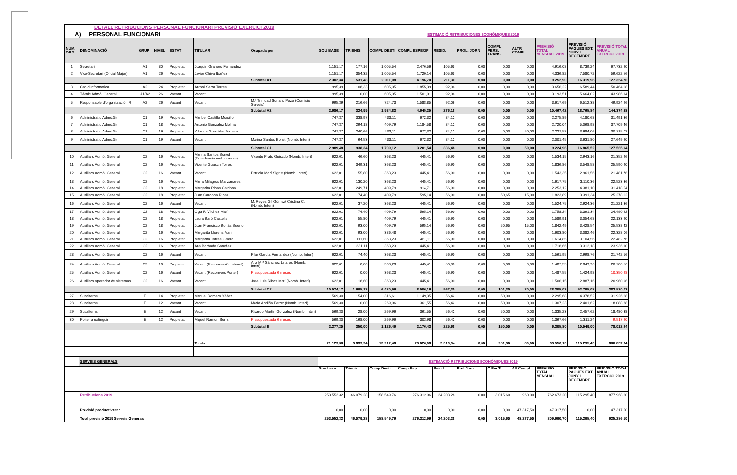| DETALL RETRIBUCIONS PERSONAL FUNCIONARI PREVISIÓ EXERCICI 2019 | | | | | | | | | | | | | | | | | |
| A) PERSONAL FUNCIONARI | | | | | | | ESTIMACIÓ RETRIBUCIONES ECONÒMIQUES 2019 | | | | | | | | | | |
| NUM. ORD | DENOMINACIÓ | GRUP | NIVEL | ESTAT | TITULAR | Ocupada per | SOU BASE | TRIENIS | COMPL DESTI | COMPL ESPECIF | RESID. | PROL. JORN | COMPL PERS. TRANS. | ALTR COMPL | PREVISIÓ TOTAL MENSUAL 2019 | PREVISIÓ PAGUES EXT. JUNY I DECEMBRE | PREVISIÓ TOTAL ANUAL EXERCICI 2019 |
| 1 | Secretari | A1 | 30 | Propietat | Joaquin Granero Fernandez | | 1.151,17 | 177,16 | 1.005,54 | 2.476,56 | 105,65 | 0,00 | 0,00 | 0,00 | 4.916,08 | 8.739,24 | 67.732,20 |
| 2 | Vice-Secretari (Oficial Major) | A1 | 26 | Propietat | Javier Chiva Ibáñez | | 1.151,17 | 354,32 | 1.005,54 | 1.720,14 | 105,65 | 0,00 | 0,00 | 0,00 | 4.336,82 | 7.580,72 | 59.622,56 |
| | | | | | | Subtotal A1 | 2.302,34 | 531,48 | 2.011,08 | 4.196,70 | 211,30 | 0,00 | 0,00 | 0,00 | 9.252,90 | 16.319,96 | 127.354,76 |
| 3 | Cap d'Informàtica | A2 | 24 | Propietat | Antoni Serra Torres | | 995,39 | 108,33 | 605,05 | 1.855,39 | 92,06 | 0,00 | 0,00 | 0,00 | 3.656,22 | 6.589,44 | 50.464,08 |
| 4 | Técnic Admó. General | A1/A2 | 26 | Vacant | Vacant | | 995,39 | 0,00 | 605,05 | 1.501,01 | 92,06 | 0,00 | 0,00 | 0,00 | 3.193,51 | 5.664,02 | 43.986,14 |
| 5 | Responsable d'organització i R | A2 | 26 | Vacant | Vacant | M.ª Trinidad Soriano Pozo (Comisió Serveis) | 995,39 | 216,66 | 724,73 | 1.588,85 | 92,06 | 0,00 | 0,00 | 0,00 | 3.617,69 | 6.512,38 | 49.924,66 |
| | | | | | | Subtotal A2 | 2.986,17 | 324,99 | 1.934,83 | 4.945,25 | 276,18 | 0,00 | 0,00 | 0,00 | 10.467,42 | 18.765,84 | 144.374,88 |
| 6 | Administratiu Admó.Gr | C1 | 19 | Propietat | Maribel Castillo Morcillo | | 747,37 | 338,97 | 433,11 | 672,32 | 84,12 | 0,00 | 0,00 | 0,00 | 2.275,89 | 4.180,68 | 31.491,36 |
| 7 | Administratiu Admó.Gr | C1 | 18 | Propietat | Antonio González Molina | | 747,37 | 294,18 | 409,79 | 1.184,58 | 84,12 | 0,00 | 0,00 | 0,00 | 2.720,04 | 5.068,98 | 37.709,46 |
| 8 | Administratiu Admó.Gr | C1 | 19 | Propietat | Yolanda González Tornero | | 747,37 | 240,66 | 433,11 | 672,32 | 84,12 | 0,00 | 0,00 | 50,00 | 2.227,58 | 3.984,06 | 30.715,02 |
| 9 | Administratiu Admó.Gr | C1 | 19 | Vacant | Vacant | Marina Santos Bonet (Nomb. Interí) | 747,37 | 64,53 | 433,11 | 672,32 | 84,12 | 0,00 | 0,00 | 0,00 | 2.001,45 | 3.631,80 | 27.649,20 |
| | | | | | | Subtotal C1 | 2.989,48 | 938,34 | 1.709,12 | 3.201,54 | 336,48 | 0,00 | 0,00 | 50,00 | 9.224,96 | 16.865,52 | 127.565,04 |
| 10 | Auxiliars Admó. General | C2 | 16 | Propietat | Marina Santos Boned (Excedència amb reserva) | Vicente Prats Guisado (Nomb. Interí) | 622,01 | 46,60 | 363,23 | 445,41 | 56,90 | 0,00 | 0,00 | 0,00 | 1.534,15 | 2.943,16 | 21.352,96 |
| 11 | Auxiliars Admó. General | C2 | 16 | Propietat | Vicente Guasch Torres | | 622,01 | 349,31 | 363,23 | 445,41 | 56,90 | 0,00 | 0,00 | 0,00 | 1.836,86 | 3.548,58 | 25.590,90 |
| 12 | Auxiliars Admó. General | C2 | 16 | Vacant | Vacant | Patricia Marí Sigrist (Nomb. Interí) | 622,01 | 55,80 | 363,23 | 445,41 | 56,90 | 0,00 | 0,00 | 0,00 | 1.543,35 | 2.961,56 | 21.481,76 |
| 13 | Auxiliars Admó. General | C2 | 16 | Propietat | María Milagros Manzanares | | 622,01 | 130,20 | 363,23 | 445,41 | 56,90 | 0,00 | 0,00 | 0,00 | 1.617,75 | 3.110,36 | 22.523,36 |
| 14 | Auxiliars Admó. General | C2 | 18 | Propietat | Margarita Ribas Cardona | | 622,01 | 249,71 | 409,79 | 914,71 | 56,90 | 0,00 | 0,00 | 0,00 | 2.253,12 | 4.381,10 | 31.418,54 |
| 15 | Auxiliars Admó. General | C2 | 18 | Propietat | Juan Cardona Ribas | | 622,01 | 74,40 | 409,79 | 595,14 | 56,90 | 0,00 | 50,65 | 15,00 | 1.823,89 | 3.391,34 | 25.278,02 |
| 16 | Auxiliars Admó. General | C2 | 16 | Vacant | Vacant | M. Reyes Gil Gómez/ Cristina C. (Nomb. Interí) | 622,01 | 37,20 | 363,23 | 445,41 | 56,90 | 0,00 | 0,00 | 0,00 | 1.524,75 | 2.924,36 | 21.221,36 |
| 17 | Auxiliars Admó. General | C2 | 18 | Propietat | Olga P. Vilchez Marí | | 622,01 | 74,40 | 409,79 | 595,14 | 56,90 | 0,00 | 0,00 | 0,00 | 1.758,24 | 3.391,34 | 24.490,22 |
| 18 | Auxiliars Admó. General | C2 | 18 | Propietat | Laura Baró Castells | | 622,01 | 55,80 | 409,79 | 445,41 | 56,90 | 0,00 | 0,00 | 0,00 | 1.589,91 | 3.054,68 | 22.133,60 |
| 19 | Auxiliars Admó. General | C2 | 18 | Propietat | Juan Francisco Borrás Bueno | | 622,01 | 93,00 | 409,79 | 595,14 | 56,90 | 0,00 | 50,65 | 15,00 | 1.842,49 | 3.428,54 | 25.538,42 |
| 20 | Auxiliars Admó. General | C2 | 16 | Propietat | Margarita Llorens Marí | | 622,01 | 93,00 | 386,48 | 445,41 | 56,90 | 0,00 | 0,00 | 0,00 | 1.603,80 | 3.082,46 | 22.328,06 |
| 21 | Auxiliars Admó. General | C2 | 16 | Propietat | Margarita Torres Galera | | 622,01 | 111,60 | 363,23 | 461,11 | 56,90 | 0,00 | 0,00 | 0,00 | 1.614,85 | 3.104,56 | 22.482,76 |
| 22 | Auxiliars Admó. General | C2 | 16 | Propietat | Ana Barbado Sánchez | | 622,01 | 231,11 | 363,23 | 445,41 | 56,90 | 0,00 | 0,00 | 0,00 | 1.718,66 | 3.312,18 | 23.936,10 |
| 23 | Auxiliars Admó. General | C2 | 16 | Vacant | Vacant | Pilar García Fernandez (Nomb. Interí) | 622,01 | 74,40 | 363,23 | 445,41 | 56,90 | 0,00 | 0,00 | 0,00 | 1.561,95 | 2.998,76 | 21.742,16 |
| 24 | Auxiliars Admó. General | C2 | 16 | Propietat | Vacant (Reconversió Laboral) | Ana M.ª Sánchez Linares (Nomb. Interí) | 622,01 | 0,00 | 363,23 | 445,41 | 56,90 | 0,00 | 0,00 | 0,00 | 1.487,55 | 2.849,96 | 20.700,56 |
| 25 | Auxiliars Admó. General | C2 | 16 | Vacant | Vacant (Reconvers Porter) | Presupuestada 6 meses | 622,01 | 0,00 | 363,23 | 445,41 | 56,90 | 0,00 | 0,00 | 0,00 | 1.487,55 | 1.424,98 | 10.350,28 |
| 26 | Auxiliars operador de sistemas | C2 | 16 | Vacant | Vacant | Jose Luis Ribas Marí (Nomb. Interí) | 622,01 | 18,60 | 363,23 | 445,41 | 56,90 | 0,00 | 0,00 | 0,00 | 1.506,15 | 2.887,16 | 20.960,96 |
| | | | | | | Subtotal C2 | 10.574,17 | 1.695,13 | 6.430,96 | 8.506,16 | 967,30 | 0,00 | 101,30 | 30,00 | 28.305,02 | 52.795,08 | 383.530,02 |
| 27 | Subalterns | E | 14 | Propietat | Manuel Romero Yáñez | | 569,30 | 154,00 | 316,61 | 1.149,35 | 56,42 | 0,00 | 50,00 | 0,00 | 2.295,68 | 4.378,52 | 31.926,68 |
| 28 | Subalterns | E | 12 | Vacant | Vacant | María Andiña Ferrer (Nomb. Interí) | 569,30 | 0,00 | 269,96 | 361,55 | 56,42 | 0,00 | 50,00 | 0,00 | 1.307,23 | 2.401,62 | 18.088,38 |
| 29 | Subalterns | E | 12 | Vacant | Vacant | Ricardo Martín González (Nomb. Interí) | 569,30 | 28,00 | 269,96 | 361,55 | 56,42 | 0,00 | 50,00 | 0,00 | 1.335,23 | 2.457,62 | 18.480,38 |
| 30 | Porter a extinguir | E | 12 | Propietat | Miquel Ramon Serra | Presupuestada 6 meses | 569,30 | 168,00 | 269,96 | 303,98 | 56,42 | 0,00 | 0,00 | 0,00 | 1.367,66 | 1.311,24 | 9.517,20 |
| | | | | | | Subtotal E | 2.277,20 | 350,00 | 1.126,49 | 2.176,43 | 225,68 | 0,00 | 150,00 | 0,00 | 6.305,80 | 10.549,00 | 78.012,64 |
| | | | | | Totals | | 21.129,36 | 3.839,94 | 13.212,48 | 23.026,08 | 2.016,94 | 0,00 | 251,30 | 80,00 | 63.556,10 | 115.295,40 | 860.837,34 |
| | SERVEIS GENERALS | | | | | | ESTIMACIÓ RETRIBUCIONS ECONÒMIQUES 2019 | | | | | | | | | | |
| | | | | | | | Sou base | Trienis | Comp.Desti | Comp.Esp | Resid. | Prol.Jorn | C.Per.Tr. | Alt.Compl | PREVISIÓ TOTAL MENSUAL | PREVISIÓ PAGUES EXT. JUNY I DECEMBRE | PREVISIÓ TOTAL ANUAL EXERCICI 2019 |
| | Retribucions 2019 | | | | | | 253.552,32 | 46.079,28 | 158.549,76 | 276.312,96 | 24.203,28 | 0,00 | 3.015,60 | 960,00 | 762.673,20 | 115.295,40 | 877.968,60 |
| | Previsió productivitat : | | | | | | 0,00 | 0,00 | 0,00 | 0,00 | 0,00 | 0,00 | 0,00 | 47.317,50 | 47.317,50 | 0,00 | 47.317,50 |
| | Total previsió 2019 Serveis Generals | | | | | | 253.552,32 | 46.079,28 | 158.549,76 | 276.312,96 | 24.203,28 | 0,00 | 3.015,60 | 48.277,50 | 809.990,70 | 115.295,40 | 925.286,10 |